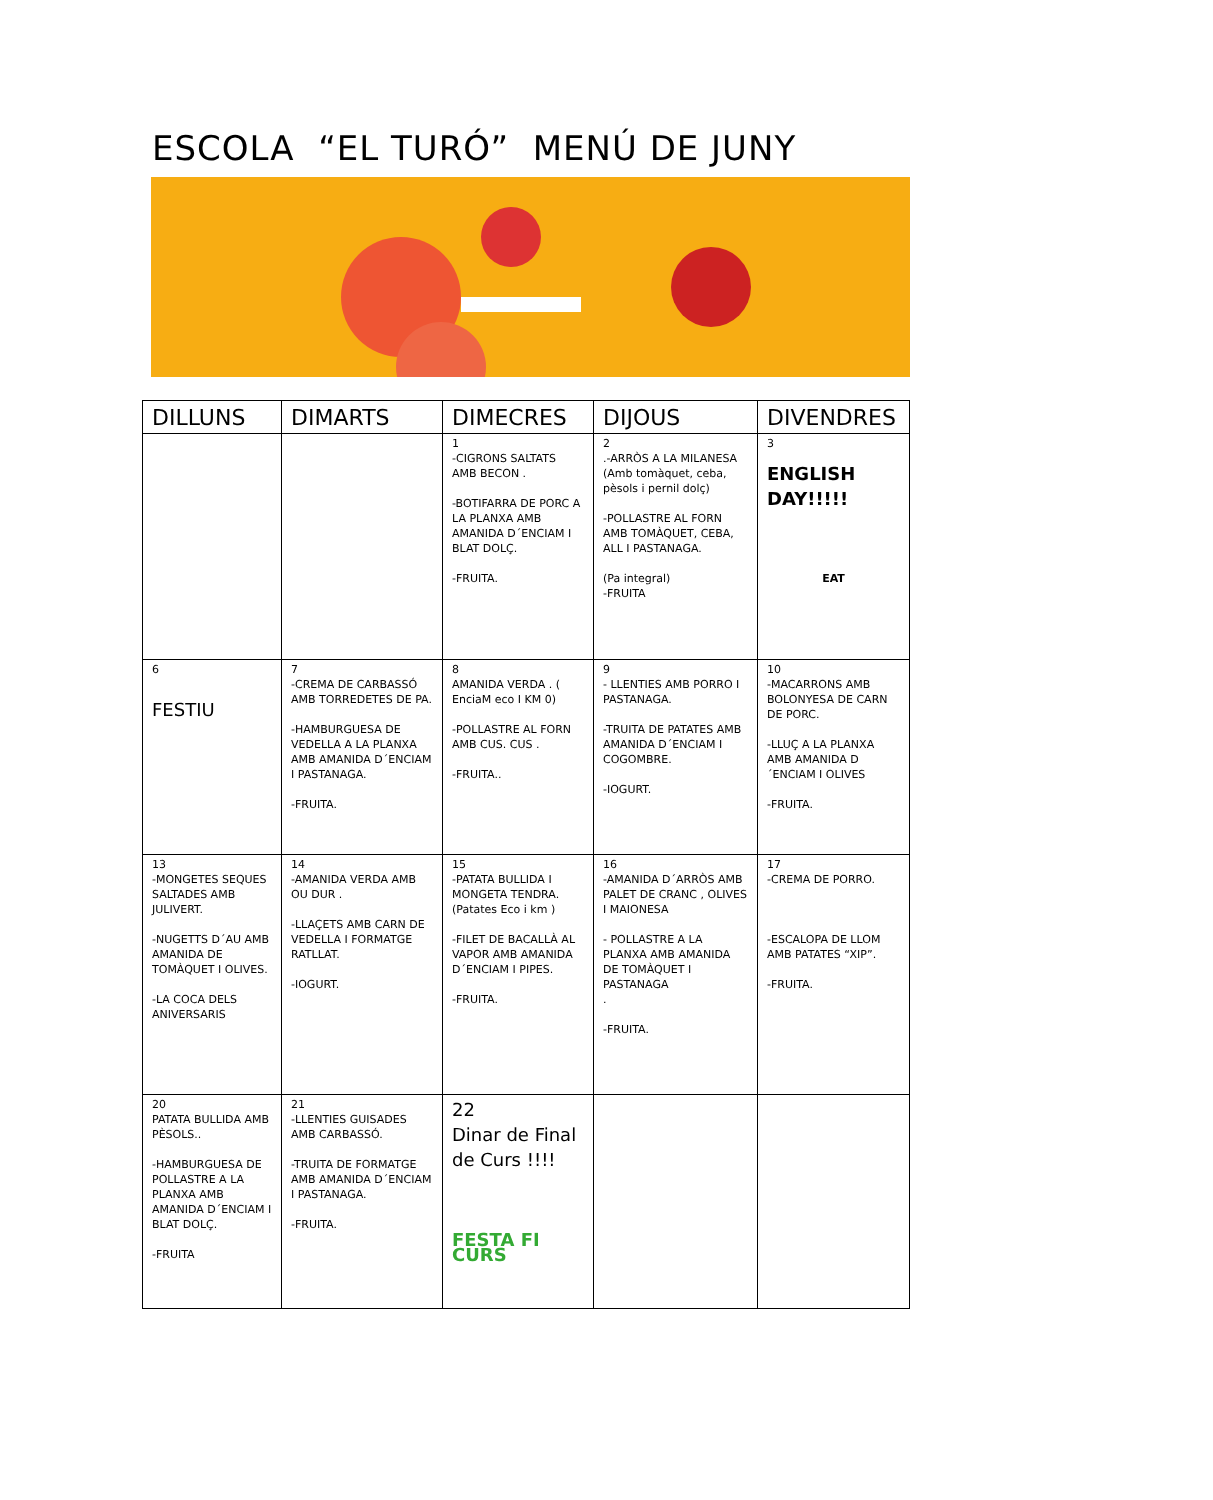ESCOLA “EL TURÓ” MENÚ DE JUNY
| DILLUNS | DIMARTS | DIMECRES | DIJOUS | DIVENDRES |
| --- | --- | --- | --- | --- |
| | | 1 -CIGRONS SALTATS AMB BECON . -BOTIFARRA DE PORC A LA PLANXA AMB AMANIDA D´ENCIAM I BLAT DOLÇ. -FRUITA. | 2 .-ARRÒS A LA MILANESA (Amb tomàquet, ceba, pèsols i pernil dolç) -POLLASTRE AL FORN AMB TOMÀQUET, CEBA, ALL I PASTANAGA. (Pa integral) -FRUITA | 3 ENGLISH DAY!!!!! EAT |
| 6 FESTIU | 7 -CREMA DE CARBASSÓ AMB TORREDETES DE PA. -HAMBURGUESA DE VEDELLA A LA PLANXA AMB AMANIDA D´ENCIAM I PASTANAGA. -FRUITA. | 8 AMANIDA VERDA . ( EnciaM eco I KM 0) -POLLASTRE AL FORN AMB CUS. CUS . -FRUITA.. | 9 - LLENTIES AMB PORRO I PASTANAGA. -TRUITA DE PATATES AMB AMANIDA D´ENCIAM I COGOMBRE. -IOGURT. | 10 -MACARRONS AMB BOLONYESA DE CARN DE PORC. -LLUÇ A LA PLANXA AMB AMANIDA D´ENCIAM I OLIVES -FRUITA. |
| 13 -MONGETES SEQUES SALTADES AMB JULIVERT. -NUGETTS D´AU AMB AMANIDA DE TOMÀQUET I OLIVES. -LA COCA DELS ANIVERSARIS | 14 -AMANIDA VERDA AMB OU DUR . -LLAÇETS AMB CARN DE VEDELLA I FORMATGE RATLLAT. -IOGURT. | 15 -PATATA BULLIDA I MONGETA TENDRA. (Patates Eco i km ) -FILET DE BACALLÀ AL VAPOR AMB AMANIDA D´ENCIAM I PIPES. -FRUITA. | 16 -AMANIDA D´ARRÒS AMB PALET DE CRANC , OLIVES I MAIONESA - POLLASTRE A LA PLANXA AMB AMANIDA DE TOMÀQUET I PASTANAGA . -FRUITA. | 17 -CREMA DE PORRO. -ESCALOPA DE LLOM AMB PATATES “XIP”. -FRUITA. |
| 20 PATATA BULLIDA AMB PÈSOLS.. -HAMBURGUESA DE POLLASTRE A LA PLANXA AMB AMANIDA D´ENCIAM I BLAT DOLÇ. -FRUITA | 21 -LLENTIES GUISADES AMB CARBASSÓ. -TRUITA DE FORMATGE AMB AMANIDA D´ENCIAM I PASTANAGA. -FRUITA. | 22 Dinar de Final de Curs !!!! FESTA FI CURS | | |